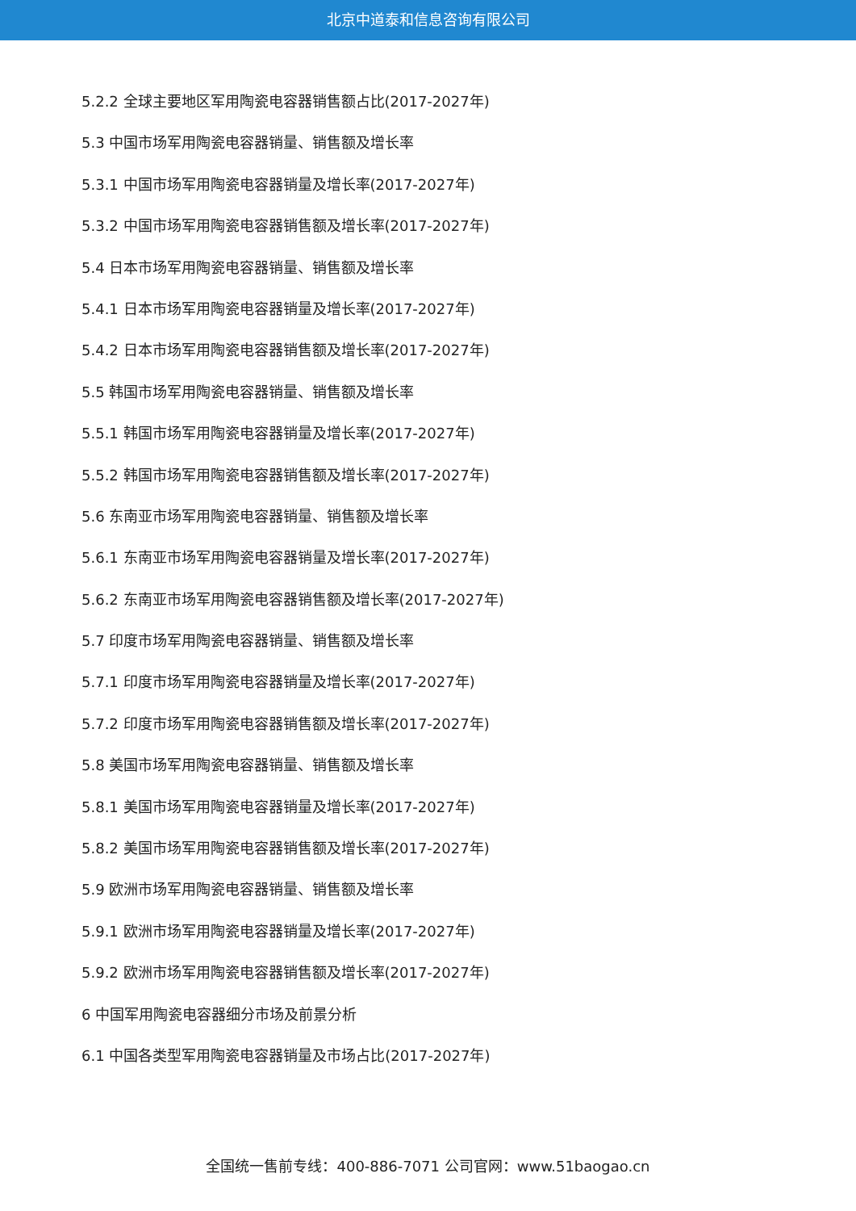北京中道泰和信息咨询有限公司
5.2.2 全球主要地区军用陶瓷电容器销售额占比(2017-2027年)
5.3 中国市场军用陶瓷电容器销量、销售额及增长率
5.3.1 中国市场军用陶瓷电容器销量及增长率(2017-2027年)
5.3.2 中国市场军用陶瓷电容器销售额及增长率(2017-2027年)
5.4 日本市场军用陶瓷电容器销量、销售额及增长率
5.4.1 日本市场军用陶瓷电容器销量及增长率(2017-2027年)
5.4.2 日本市场军用陶瓷电容器销售额及增长率(2017-2027年)
5.5 韩国市场军用陶瓷电容器销量、销售额及增长率
5.5.1 韩国市场军用陶瓷电容器销量及增长率(2017-2027年)
5.5.2 韩国市场军用陶瓷电容器销售额及增长率(2017-2027年)
5.6 东南亚市场军用陶瓷电容器销量、销售额及增长率
5.6.1 东南亚市场军用陶瓷电容器销量及增长率(2017-2027年)
5.6.2 东南亚市场军用陶瓷电容器销售额及增长率(2017-2027年)
5.7 印度市场军用陶瓷电容器销量、销售额及增长率
5.7.1 印度市场军用陶瓷电容器销量及增长率(2017-2027年)
5.7.2 印度市场军用陶瓷电容器销售额及增长率(2017-2027年)
5.8 美国市场军用陶瓷电容器销量、销售额及增长率
5.8.1 美国市场军用陶瓷电容器销量及增长率(2017-2027年)
5.8.2 美国市场军用陶瓷电容器销售额及增长率(2017-2027年)
5.9 欧洲市场军用陶瓷电容器销量、销售额及增长率
5.9.1 欧洲市场军用陶瓷电容器销量及增长率(2017-2027年)
5.9.2 欧洲市场军用陶瓷电容器销售额及增长率(2017-2027年)
6 中国军用陶瓷电容器细分市场及前景分析
6.1 中国各类型军用陶瓷电容器销量及市场占比(2017-2027年)
全国统一售前专线：400-886-7071 公司官网：www.51baogao.cn